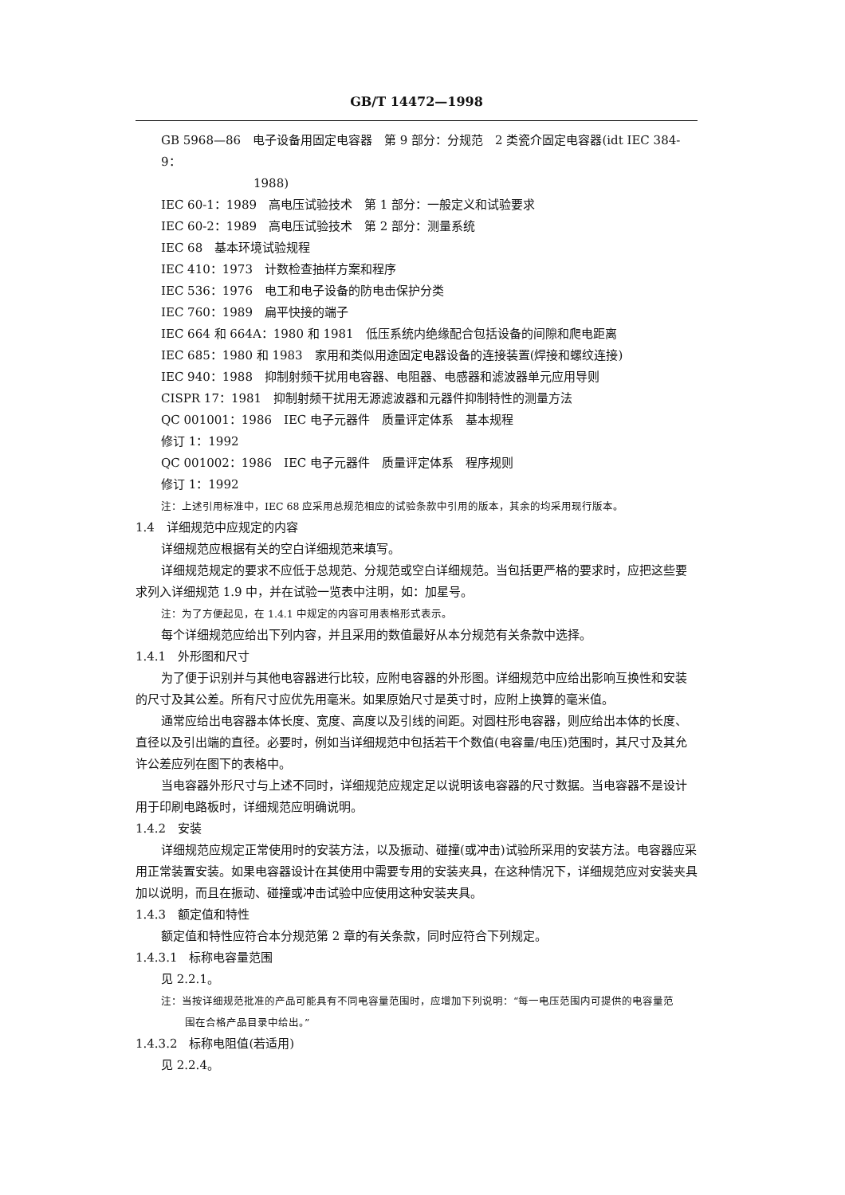GB/T 14472—1998
GB 5968—86　电子设备用固定电容器　第 9 部分：分规范　2 类瓷介固定电容器(idt IEC 384-9：
1988)
IEC 60-1：1989　高电压试验技术　第 1 部分：一般定义和试验要求
IEC 60-2：1989　高电压试验技术　第 2 部分：测量系统
IEC 68　基本环境试验规程
IEC 410：1973　计数检查抽样方案和程序
IEC 536：1976　电工和电子设备的防电击保护分类
IEC 760：1989　扁平快接的端子
IEC 664 和 664A：1980 和 1981　低压系统内绝缘配合包括设备的间隙和爬电距离
IEC 685：1980 和 1983　家用和类似用途固定电器设备的连接装置(焊接和螺纹连接)
IEC 940：1988　抑制射频干扰用电容器、电阻器、电感器和滤波器单元应用导则
CISPR 17：1981　抑制射频干扰用无源滤波器和元器件抑制特性的测量方法
QC 001001：1986　IEC 电子元器件　质量评定体系　基本规程
修订 1：1992
QC 001002：1986　IEC 电子元器件　质量评定体系　程序规则
修订 1：1992
注：上述引用标准中，IEC 68 应采用总规范相应的试验条款中引用的版本，其余的均采用现行版本。
1.4　详细规范中应规定的内容
详细规范应根据有关的空白详细规范来填写。
详细规范规定的要求不应低于总规范、分规范或空白详细规范。当包括更严格的要求时，应把这些要求列入详细规范 1.9 中，并在试验一览表中注明，如：加星号。
注：为了方便起见，在 1.4.1 中规定的内容可用表格形式表示。
每个详细规范应给出下列内容，并且采用的数值最好从本分规范有关条款中选择。
1.4.1　外形图和尺寸
为了便于识别并与其他电容器进行比较，应附电容器的外形图。详细规范中应给出影响互换性和安装的尺寸及其公差。所有尺寸应优先用毫米。如果原始尺寸是英寸时，应附上换算的毫米值。
通常应给出电容器本体长度、宽度、高度以及引线的间距。对圆柱形电容器，则应给出本体的长度、直径以及引出端的直径。必要时，例如当详细规范中包括若干个数值(电容量/电压)范围时，其尺寸及其允许公差应列在图下的表格中。
当电容器外形尺寸与上述不同时，详细规范应规定足以说明该电容器的尺寸数据。当电容器不是设计用于印刷电路板时，详细规范应明确说明。
1.4.2　安装
详细规范应规定正常使用时的安装方法，以及振动、碰撞(或冲击)试验所采用的安装方法。电容器应采用正常装置安装。如果电容器设计在其使用中需要专用的安装夹具，在这种情况下，详细规范应对安装夹具加以说明，而且在振动、碰撞或冲击试验中应使用这种安装夹具。
1.4.3　额定值和特性
额定值和特性应符合本分规范第 2 章的有关条款，同时应符合下列规定。
1.4.3.1　标称电容量范围
见 2.2.1。
注：当按详细规范批准的产品可能具有不同电容量范围时，应增加下列说明：“每一电压范围内可提供的电容量范
围在合格产品目录中给出。”
1.4.3.2　标称电阻值(若适用)
见 2.2.4。